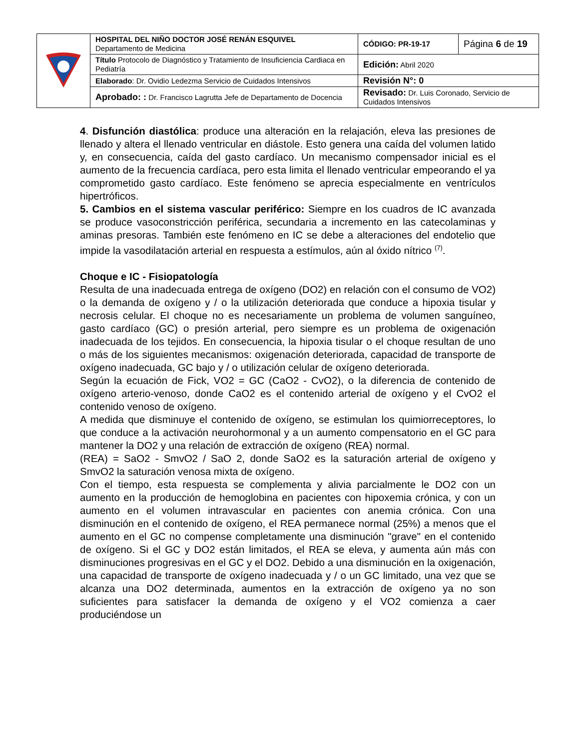| | HOSPITAL DEL NIÑO DOCTOR JOSÉ RENÁN ESQUIVEL Departamento de Medicina | CÓDIGO: PR-19-17 | Página 6 de 19 |
| | Título Protocolo de Diagnóstico y Tratamiento de Insuficiencia Cardiaca en Pediatría | Edición: Abril 2020 | |
| | Elaborado : Dr. Ovidio Ledezma Servicio de Cuidados Intensivos | Revisión N°: 0 | |
| | Aprobado: : Dr. Francisco Lagrutta Jefe de Departamento de Docencia | Revisado: Dr. Luis Coronado, Servicio de Cuidados Intensivos | |
4. Disfunción diastólica: produce una alteración en la relajación, eleva las presiones de llenado y altera el llenado ventricular en diástole. Esto genera una caída del volumen latido y, en consecuencia, caída del gasto cardíaco. Un mecanismo compensador inicial es el aumento de la frecuencia cardíaca, pero esta limita el llenado ventricular empeorando el ya comprometido gasto cardíaco. Este fenómeno se aprecia especialmente en ventrículos hipertróficos.
5. Cambios en el sistema vascular periférico: Siempre en los cuadros de IC avanzada se produce vasoconstricción periférica, secundaria a incremento en las catecolaminas y aminas presoras. También este fenómeno en IC se debe a alteraciones del endotelio que impide la vasodilatación arterial en respuesta a estímulos, aún al óxido nítrico <sup>(7)</sup>.
Choque e IC - Fisiopatología
Resulta de una inadecuada entrega de oxígeno (DO2) en relación con el consumo de VO2) o la demanda de oxígeno y / o la utilización deteriorada que conduce a hipoxia tisular y necrosis celular. El choque no es necesariamente un problema de volumen sanguíneo, gasto cardíaco (GC) o presión arterial, pero siempre es un problema de oxigenación inadecuada de los tejidos. En consecuencia, la hipoxia tisular o el choque resultan de uno o más de los siguientes mecanismos: oxigenación deteriorada, capacidad de transporte de oxígeno inadecuada, GC bajo y / o utilización celular de oxígeno deteriorada.
Según la ecuación de Fick, VO2 = GC (CaO2 - CvO2), o la diferencia de contenido de oxígeno arterio-venoso, donde CaO2 es el contenido arterial de oxígeno y el CvO2 el contenido venoso de oxígeno.
A medida que disminuye el contenido de oxígeno, se estimulan los quimiorreceptores, lo que conduce a la activación neurohormonal y a un aumento compensatorio en el GC para mantener la DO2 y una relación de extracción de oxígeno (REA) normal.
(REA) = SaO2 - SmvO2 / SaO 2, donde SaO2 es la saturación arterial de oxígeno y SmvO2 la saturación venosa mixta de oxígeno.
Con el tiempo, esta respuesta se complementa y alivia parcialmente le DO2 con un aumento en la producción de hemoglobina en pacientes con hipoxemia crónica, y con un aumento en el volumen intravascular en pacientes con anemia crónica. Con una disminución en el contenido de oxígeno, el REA permanece normal (25%) a menos que el aumento en el GC no compense completamente una disminución "grave" en el contenido de oxígeno. Si el GC y DO2 están limitados, el REA se eleva, y aumenta aún más con disminuciones progresivas en el GC y el DO2. Debido a una disminución en la oxigenación, una capacidad de transporte de oxígeno inadecuada y / o un GC limitado, una vez que se alcanza una DO2 determinada, aumentos en la extracción de oxígeno ya no son suficientes para satisfacer la demanda de oxígeno y el VO2 comienza a caer produciéndose un